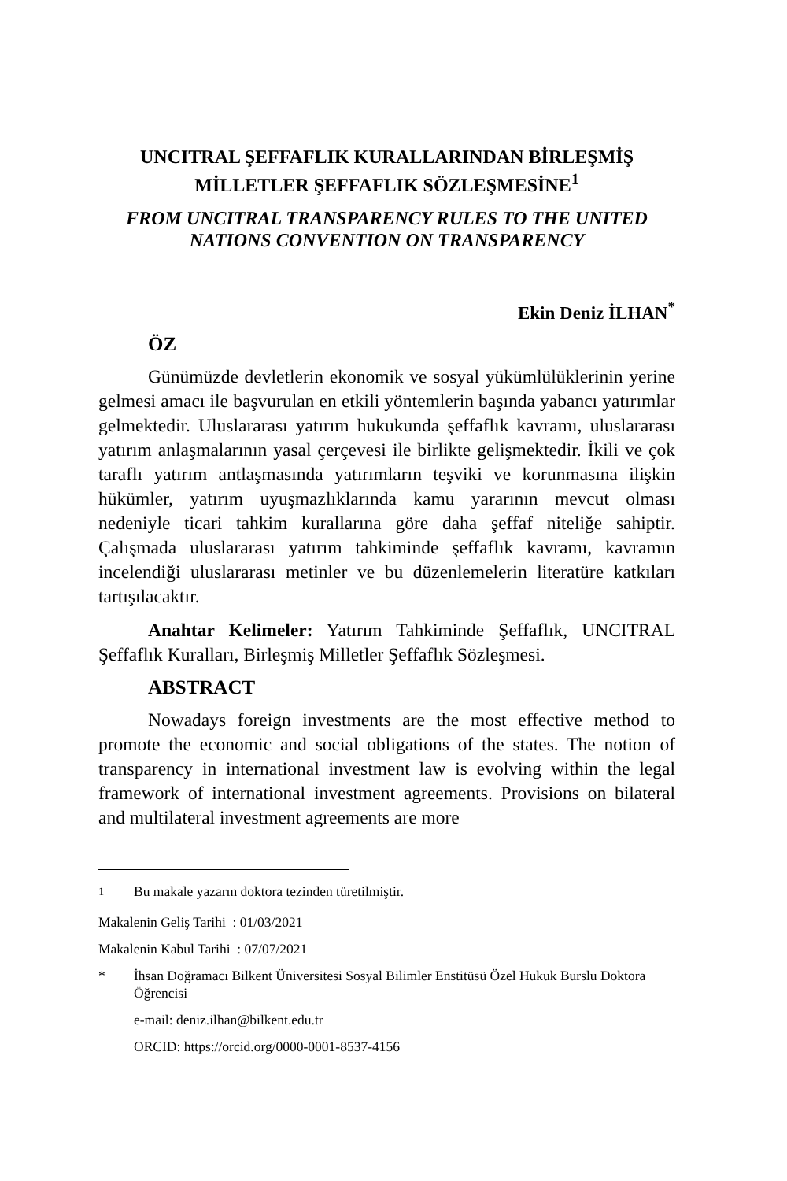UNCITRAL ŞEFFAFLIK KURALLARINDAN BİRLEŞMİŞ MİLLETLER ŞEFFAFLIK SÖZLEŞMESİNE<sup>1</sup>
FROM UNCITRAL TRANSPARENCY RULES TO THE UNITED NATIONS CONVENTION ON TRANSPARENCY
Ekin Deniz İLHAN<sup>*</sup>
ÖZ
Günümüzde devletlerin ekonomik ve sosyal yükümlülüklerinin yerine gelmesi amacı ile başvurulan en etkili yöntemlerin başında yabancı yatırımlar gelmektedir. Uluslararası yatırım hukukunda şeffaflık kavramı, uluslararası yatırım anlaşmalarının yasal çerçevesi ile birlikte gelişmektedir. İkili ve çok taraflı yatırım antlaşmasında yatırımların teşviki ve korunmasına ilişkin hükümler, yatırım uyuşmazlıklarında kamu yararının mevcut olması nedeniyle ticari tahkim kurallarına göre daha şeffaf niteliğe sahiptir. Çalışmada uluslararası yatırım tahkiminde şeffaflık kavramı, kavramın incelendiği uluslararası metinler ve bu düzenlemelerin literatüre katkıları tartışılacaktır.
Anahtar Kelimeler: Yatırım Tahkiminde Şeffaflık, UNCITRAL Şeffaflık Kuralları, Birleşmiş Milletler Şeffaflık Sözleşmesi.
ABSTRACT
Nowadays foreign investments are the most effective method to promote the economic and social obligations of the states. The notion of transparency in international investment law is evolving within the legal framework of international investment agreements. Provisions on bilateral and multilateral investment agreements are more
<sup>1</sup> Bu makale yazarın doktora tezinden türetilmiştir.
Makalenin Geliş Tarihi : 01/03/2021
Makalenin Kabul Tarihi : 07/07/2021
* İhsan Doğramacı Bilkent Üniversitesi Sosyal Bilimler Enstitüsü Özel Hukuk Burslu Doktora Öğrencisi
e-mail: deniz.ilhan@bilkent.edu.tr
ORCID: https://orcid.org/0000-0001-8537-4156